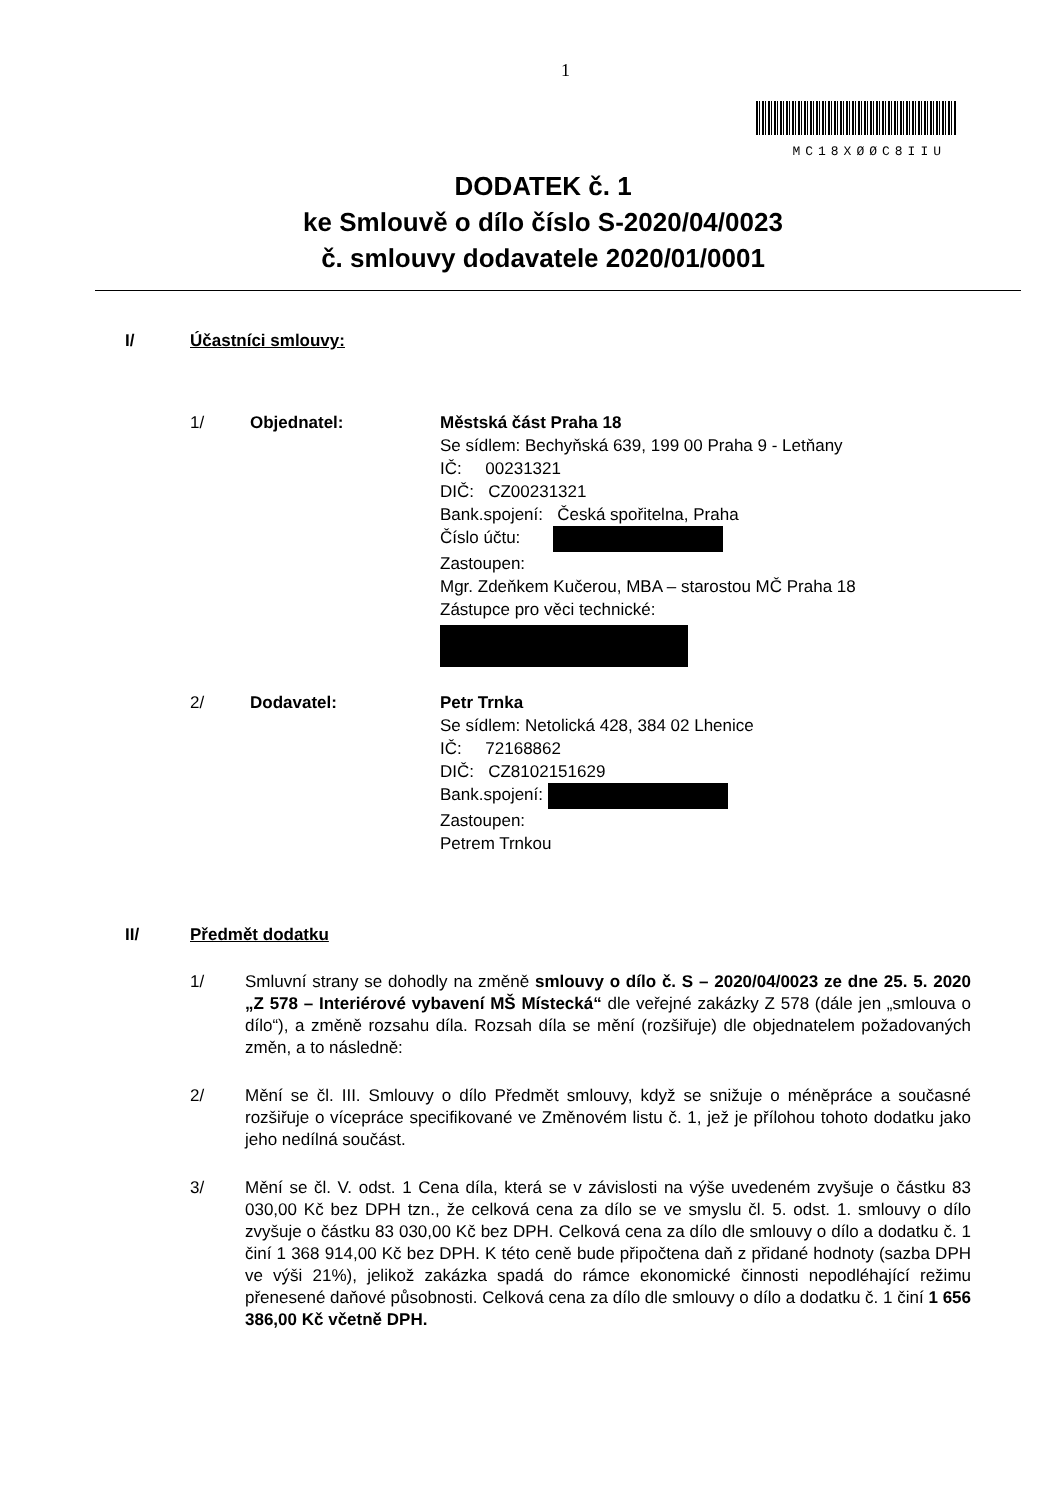1
MC18XØØC8IIU
DODATEK č. 1
ke Smlouvě o dílo číslo S-2020/04/0023
č. smlouvy dodavatele 2020/01/0001
I/ Účastníci smlouvy:
1/ Objednatel: Městská část Praha 18
Se sídlem: Bechyňská 639, 199 00 Praha 9 - Letňany
IČ: 00231321
DIČ: CZ00231321
Bank.spojení: Česká spořitelna, Praha
Číslo účtu:
Zastoupen:
Mgr. Zdeňkem Kučerou, MBA – starostou MČ Praha 18
Zástupce pro věci technické:
2/ Dodavatel: Petr Trnka
Se sídlem: Netolická 428, 384 02 Lhenice
IČ: 72168862
DIČ: CZ8102151629
Bank.spojení:
Zastoupen:
Petrem Trnkou
II/ Předmět dodatku
1/ Smluvní strany se dohodly na změně smlouvy o dílo č. S – 2020/04/0023 ze dne 25. 5. 2020 „Z 578 – Interiérové vybavení MŠ Místecká“ dle veřejné zakázky Z 578 (dále jen „smlouva o dílo“), a změně rozsahu díla. Rozsah díla se mění (rozšiřuje) dle objednatelem požadovaných změn, a to následně:
2/ Mění se čl. III. Smlouvy o dílo Předmět smlouvy, když se snižuje o méněpráce a současné rozšiřuje o vícepráce specifikované ve Změnovém listu č. 1, jež je přílohou tohoto dodatku jako jeho nedílná součást.
3/ Mění se čl. V. odst. 1 Cena díla, která se v závislosti na výše uvedeném zvyšuje o částku 83 030,00 Kč bez DPH tzn., že celková cena za dílo se ve smyslu čl. 5. odst. 1. smlouvy o dílo zvyšuje o částku 83 030,00 Kč bez DPH. Celková cena za dílo dle smlouvy o dílo a dodatku č. 1 činí 1 368 914,00 Kč bez DPH. K této ceně bude připočtena daň z přidané hodnoty (sazba DPH ve výši 21%), jelikož zakázka spadá do rámce ekonomické činnosti nepodléhající režimu přenesené daňové působnosti. Celková cena za dílo dle smlouvy o dílo a dodatku č. 1 činí 1 656 386,00 Kč včetně DPH.